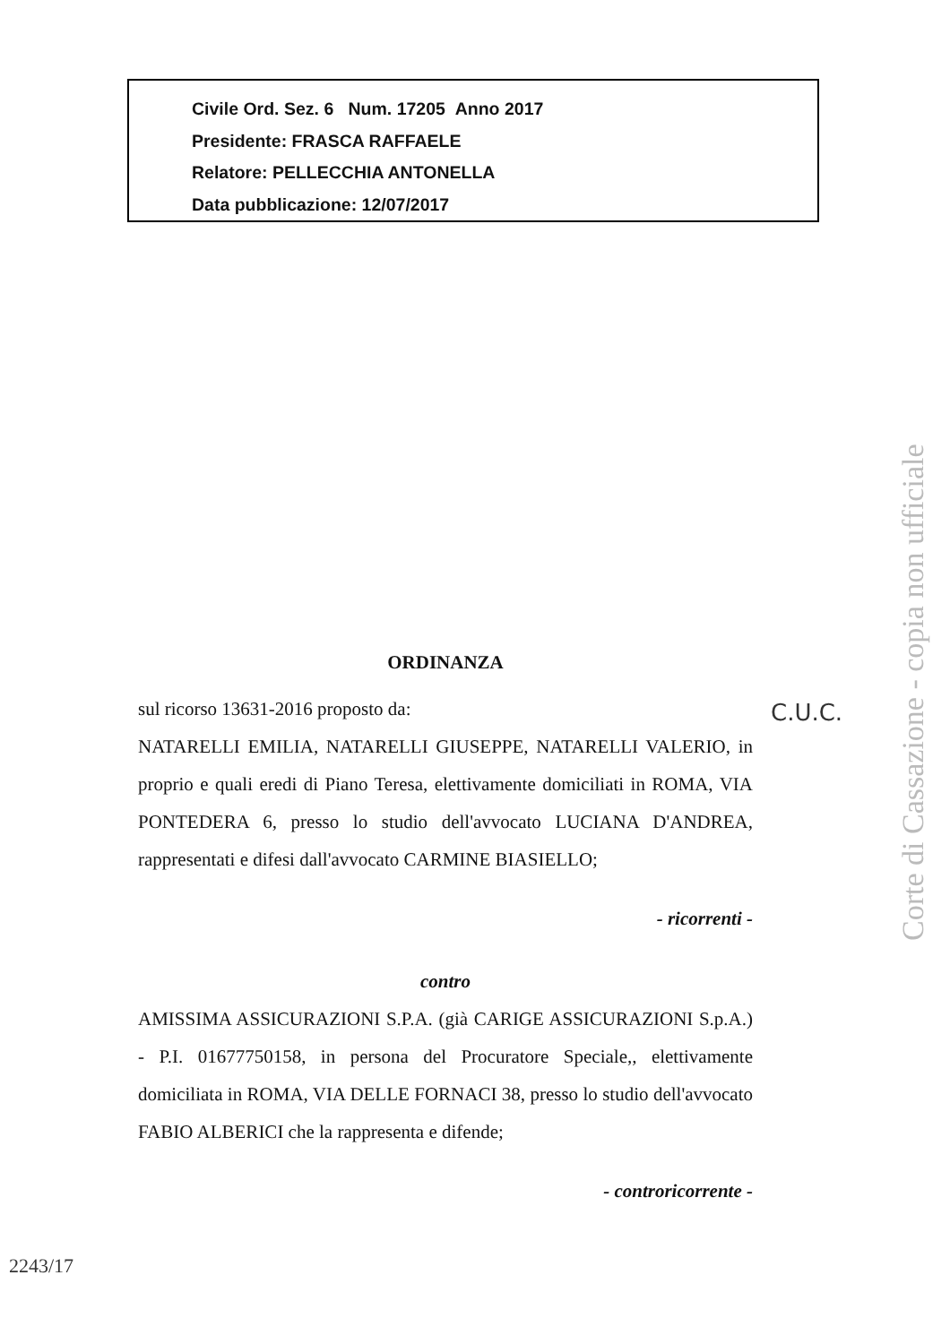Civile Ord. Sez. 6 Num. 17205 Anno 2017
Presidente: FRASCA RAFFAELE
Relatore: PELLECCHIA ANTONELLA
Data pubblicazione: 12/07/2017
ORDINANZA
sul ricorso 13631-2016 proposto da:
NATARELLI EMILIA, NATARELLI GIUSEPPE, NATARELLI VALERIO, in proprio e quali eredi di Piano Teresa, elettivamente domiciliati in ROMA, VIA PONTEDERA 6, presso lo studio dell'avvocato LUCIANA D'ANDREA, rappresentati e difesi dall'avvocato CARMINE BIASIELLO;
- ricorrenti -
contro
AMISSIMA ASSICURAZIONI S.P.A. (già CARIGE ASSICURAZIONI S.p.A.) - P.I. 01677750158, in persona del Procuratore Speciale,, elettivamente domiciliata in ROMA, VIA DELLE FORNACI 38, presso lo studio dell'avvocato FABIO ALBERICI che la rappresenta e difende;
- controricorrente -
C.U.C.
2243/17
Corte di Cassazione - copia non ufficiale